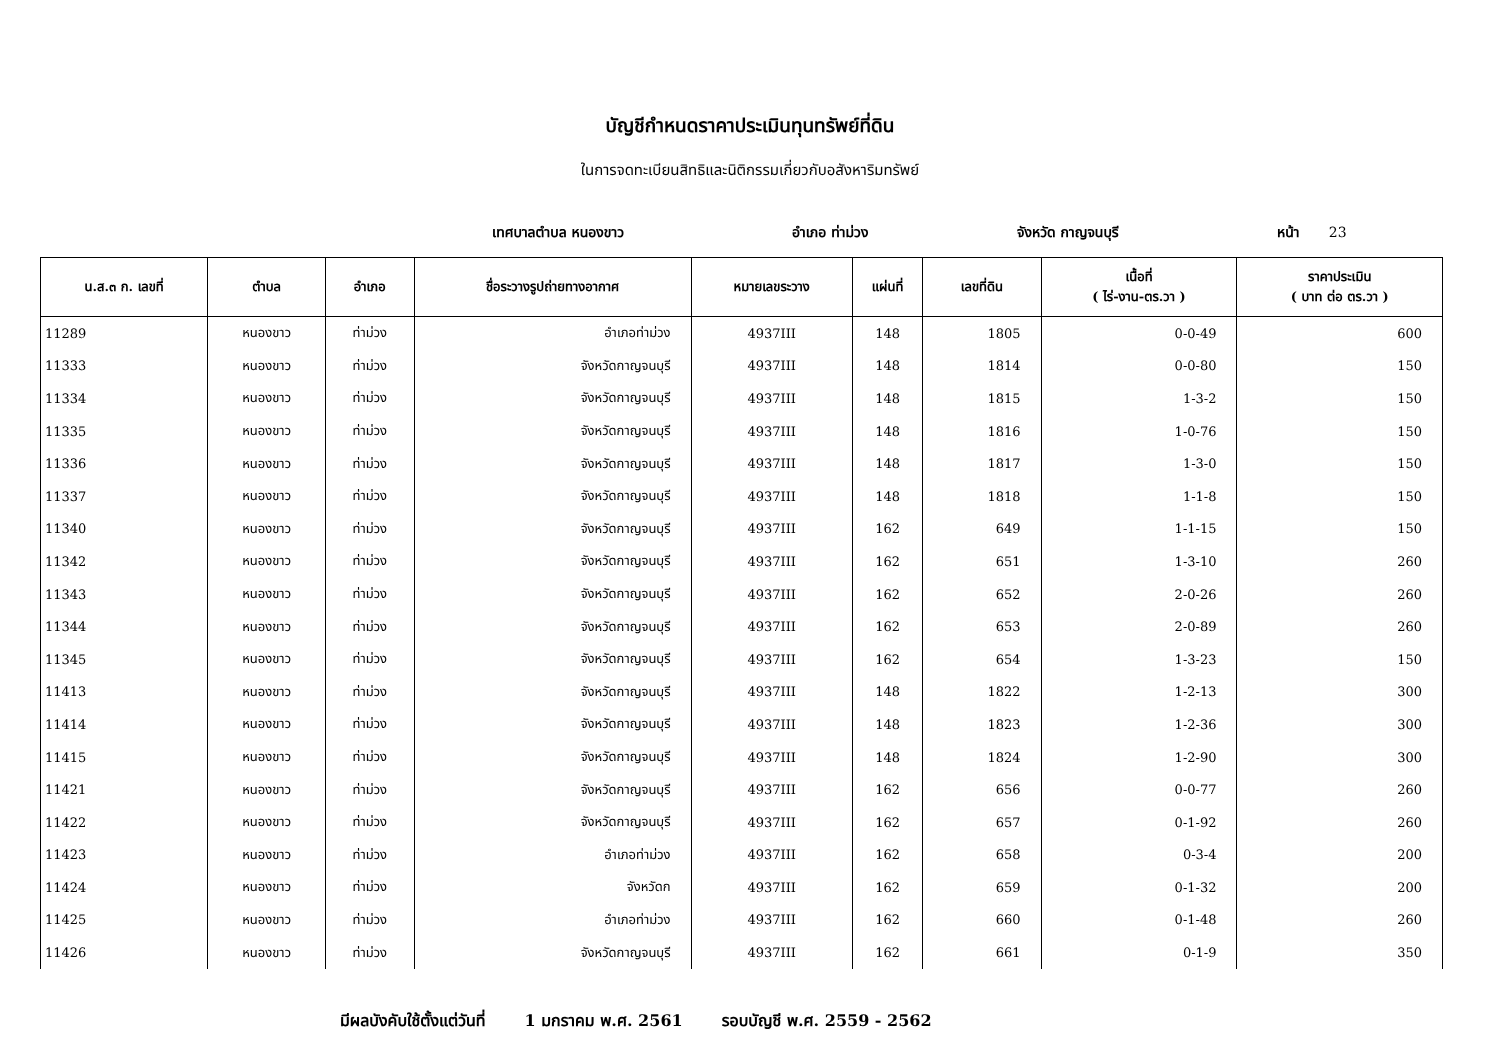บัญชีกำหนดราคาประเมินทุนทรัพย์ที่ดิน
ในการจดทะเบียนสิทธิและนิติกรรมเกี่ยวกับอสังหาริมทรัพย์
เทศบาลตำบล หนองขาว อำเภอ ท่าม่วง จังหวัด กาญจนบุรี หน้า 23
| น.ส.๓ ก. เลขที่ | ตำบล | อำเภอ | ชื่อระวางรูปถ่ายทางอากาศ | หมายเลขระวาง | แผ่นที่ | เลขที่ดิน | เนื้อที่ ( ไร่-งาน-ตร.วา ) | ราคาประเมิน ( บาท ต่อ ตร.วา ) |
| --- | --- | --- | --- | --- | --- | --- | --- | --- |
| 11289 | หนองขาว | ท่าม่วง | อำเภอท่าม่วง | 4937III | 148 | 1805 | 0-0-49 | 600 |
| 11333 | หนองขาว | ท่าม่วง | จังหวัดกาญจนบุรี | 4937III | 148 | 1814 | 0-0-80 | 150 |
| 11334 | หนองขาว | ท่าม่วง | จังหวัดกาญจนบุรี | 4937III | 148 | 1815 | 1-3-2 | 150 |
| 11335 | หนองขาว | ท่าม่วง | จังหวัดกาญจนบุรี | 4937III | 148 | 1816 | 1-0-76 | 150 |
| 11336 | หนองขาว | ท่าม่วง | จังหวัดกาญจนบุรี | 4937III | 148 | 1817 | 1-3-0 | 150 |
| 11337 | หนองขาว | ท่าม่วง | จังหวัดกาญจนบุรี | 4937III | 148 | 1818 | 1-1-8 | 150 |
| 11340 | หนองขาว | ท่าม่วง | จังหวัดกาญจนบุรี | 4937III | 162 | 649 | 1-1-15 | 150 |
| 11342 | หนองขาว | ท่าม่วง | จังหวัดกาญจนบุรี | 4937III | 162 | 651 | 1-3-10 | 260 |
| 11343 | หนองขาว | ท่าม่วง | จังหวัดกาญจนบุรี | 4937III | 162 | 652 | 2-0-26 | 260 |
| 11344 | หนองขาว | ท่าม่วง | จังหวัดกาญจนบุรี | 4937III | 162 | 653 | 2-0-89 | 260 |
| 11345 | หนองขาว | ท่าม่วง | จังหวัดกาญจนบุรี | 4937III | 162 | 654 | 1-3-23 | 150 |
| 11413 | หนองขาว | ท่าม่วง | จังหวัดกาญจนบุรี | 4937III | 148 | 1822 | 1-2-13 | 300 |
| 11414 | หนองขาว | ท่าม่วง | จังหวัดกาญจนบุรี | 4937III | 148 | 1823 | 1-2-36 | 300 |
| 11415 | หนองขาว | ท่าม่วง | จังหวัดกาญจนบุรี | 4937III | 148 | 1824 | 1-2-90 | 300 |
| 11421 | หนองขาว | ท่าม่วง | จังหวัดกาญจนบุรี | 4937III | 162 | 656 | 0-0-77 | 260 |
| 11422 | หนองขาว | ท่าม่วง | จังหวัดกาญจนบุรี | 4937III | 162 | 657 | 0-1-92 | 260 |
| 11423 | หนองขาว | ท่าม่วง | อำเภอท่าม่วง | 4937III | 162 | 658 | 0-3-4 | 200 |
| 11424 | หนองขาว | ท่าม่วง | จังหวัดก | 4937III | 162 | 659 | 0-1-32 | 200 |
| 11425 | หนองขาว | ท่าม่วง | อำเภอท่าม่วง | 4937III | 162 | 660 | 0-1-48 | 260 |
| 11426 | หนองขาว | ท่าม่วง | จังหวัดกาญจนบุรี | 4937III | 162 | 661 | 0-1-9 | 350 |
มีผลบังคับใช้ตั้งแต่วันที่ 1 มกราคม พ.ศ. 2561 รอบบัญชี พ.ศ. 2559 - 2562